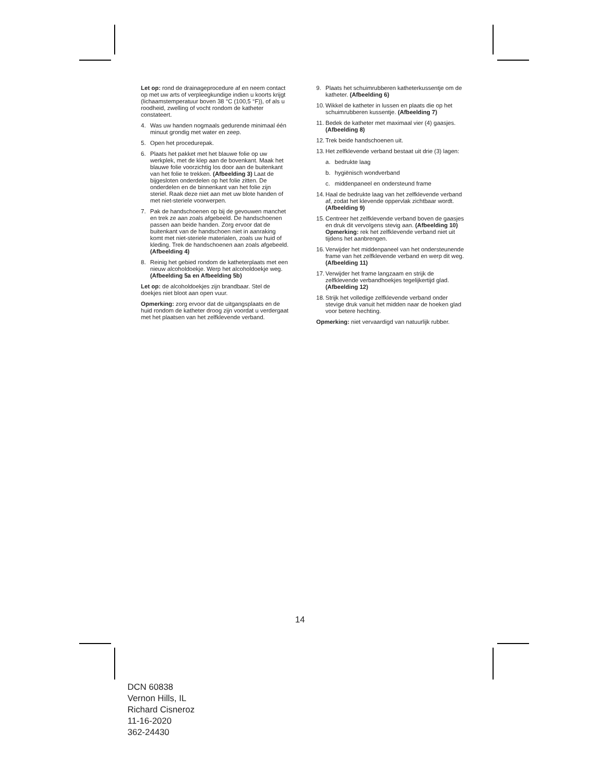Let op: rond de drainageprocedure af en neem contact op met uw arts of verpleegkundige indien u koorts krijgt (lichaamstemperatuur boven 38 °C (100,5 °F)), of als u roodheid, zwelling of vocht rondom de katheter constateert.
4. Was uw handen nogmaals gedurende minimaal één minuut grondig met water en zeep.
5. Open het procedurepak.
6. Plaats het pakket met het blauwe folie op uw werkplek, met de klep aan de bovenkant. Maak het blauwe folie voorzichtig los door aan de buitenkant van het folie te trekken. (Afbeelding 3) Laat de bijgesloten onderdelen op het folie zitten. De onderdelen en de binnenkant van het folie zijn steriel. Raak deze niet aan met uw blote handen of met niet-steriele voorwerpen.
7. Pak de handschoenen op bij de gevouwen manchet en trek ze aan zoals afgebeeld. De handschoenen passen aan beide handen. Zorg ervoor dat de buitenkant van de handschoen niet in aanraking komt met niet-steriele materialen, zoals uw huid of kleding. Trek de handschoenen aan zoals afgebeeld. (Afbeelding 4)
8. Reinig het gebied rondom de katheterplaats met een nieuw alcoholdoekje. Werp het alcoholdoekje weg. (Afbeelding 5a en Afbeelding 5b)
Let op: de alcoholdoekjes zijn brandbaar. Stel de doekjes niet bloot aan open vuur.
Opmerking: zorg ervoor dat de uitgangsplaats en de huid rondom de katheter droog zijn voordat u verdergaat met het plaatsen van het zelfklevende verband.
9. Plaats het schuimrubberen katheterkussentje om de katheter. (Afbeelding 6)
10. Wikkel de katheter in lussen en plaats die op het schuimrubberen kussentje. (Afbeelding 7)
11. Bedek de katheter met maximaal vier (4) gaasjes. (Afbeelding 8)
12. Trek beide handschoenen uit.
13. Het zelfklevende verband bestaat uit drie (3) lagen:
a. bedrukte laag
b. hygiënisch wondverband
c. middenpaneel en ondersteund frame
14. Haal de bedrukte laag van het zelfklevende verband af, zodat het klevende oppervlak zichtbaar wordt. (Afbeelding 9)
15. Centreer het zelfklevende verband boven de gaasjes en druk dit vervolgens stevig aan. (Afbeelding 10) Opmerking: rek het zelfklevende verband niet uit tijdens het aanbrengen.
16. Verwijder het middenpaneel van het ondersteunende frame van het zelfklevende verband en werp dit weg. (Afbeelding 11)
17. Verwijder het frame langzaam en strijk de zelfklevende verbandhoekjes tegelijkertijd glad. (Afbeelding 12)
18. Strijk het volledige zelfklevende verband onder stevige druk vanuit het midden naar de hoeken glad voor betere hechting.
Opmerking: niet vervaardigd van natuurlijk rubber.
14
DCN 60838
Vernon Hills, IL
Richard Cisneroz
11-16-2020
362-24430